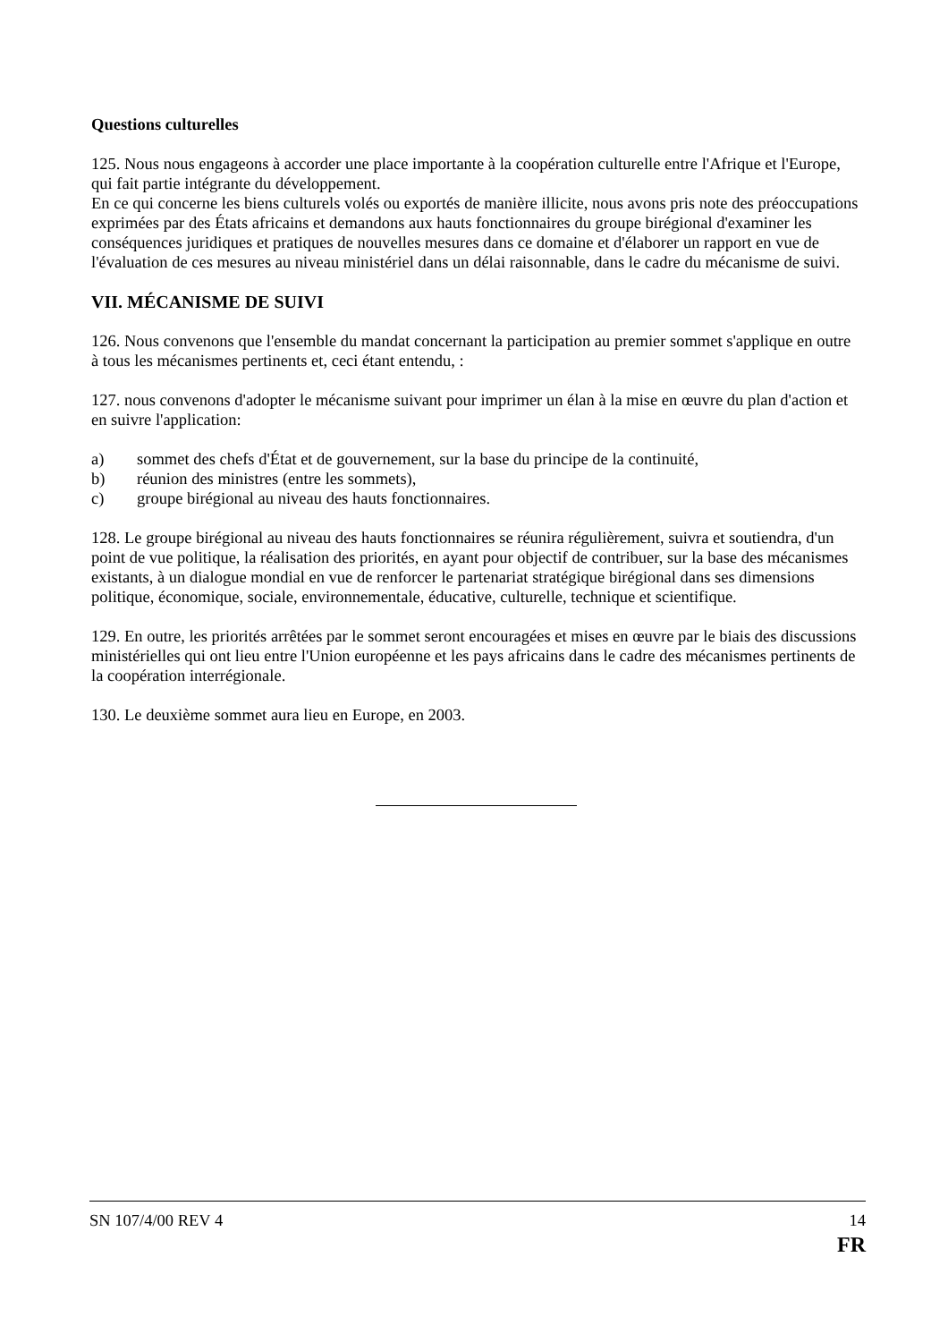Questions culturelles
125. Nous nous engageons à accorder une place importante à la coopération culturelle entre l'Afrique et l'Europe, qui fait partie intégrante du développement.
En ce qui concerne les biens culturels volés ou exportés de manière illicite, nous avons pris note des préoccupations exprimées par des États africains et demandons aux hauts fonctionnaires du groupe birégional d'examiner les conséquences juridiques et pratiques de nouvelles mesures dans ce domaine et d'élaborer un rapport en vue de l'évaluation de ces mesures au niveau ministériel dans un délai raisonnable, dans le cadre du mécanisme de suivi.
VII. MÉCANISME DE SUIVI
126. Nous convenons que l'ensemble du mandat concernant la participation au premier sommet s'applique en outre à tous les mécanismes pertinents et, ceci étant entendu, :
127. nous convenons d'adopter le mécanisme suivant pour imprimer un élan à la mise en œuvre du plan d'action et en suivre l'application:
a) sommet des chefs d'État et de gouvernement, sur la base du principe de la continuité,
b) réunion des ministres (entre les sommets),
c) groupe birégional au niveau des hauts fonctionnaires.
128. Le groupe birégional au niveau des hauts fonctionnaires se réunira régulièrement, suivra et soutiendra, d'un point de vue politique, la réalisation des priorités, en ayant pour objectif de contribuer, sur la base des mécanismes existants, à un dialogue mondial en vue de renforcer le partenariat stratégique birégional dans ses dimensions politique, économique, sociale, environnementale, éducative, culturelle, technique et scientifique.
129. En outre, les priorités arrêtées par le sommet seront encouragées et mises en œuvre par le biais des discussions ministérielles qui ont lieu entre l'Union européenne et les pays africains dans le cadre des mécanismes pertinents de la coopération interrégionale.
130. Le deuxième sommet aura lieu en Europe, en 2003.
SN 107/4/00 REV 4 14
FR